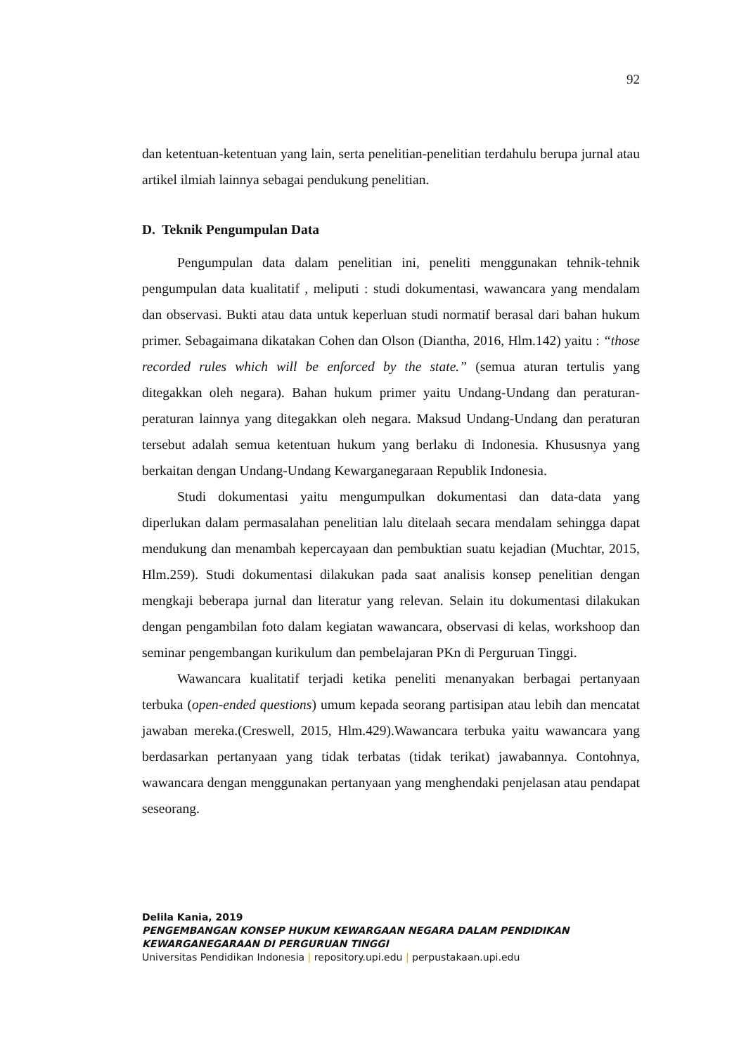92
dan ketentuan-ketentuan yang lain, serta penelitian-penelitian terdahulu berupa jurnal atau artikel ilmiah lainnya sebagai pendukung penelitian.
D. Teknik Pengumpulan Data
Pengumpulan data dalam penelitian ini, peneliti menggunakan tehnik-tehnik pengumpulan data kualitatif , meliputi : studi dokumentasi, wawancara yang mendalam dan observasi. Bukti atau data untuk keperluan studi normatif berasal dari bahan hukum primer. Sebagaimana dikatakan Cohen dan Olson (Diantha, 2016, Hlm.142) yaitu : “those recorded rules which will be enforced by the state.” (semua aturan tertulis yang ditegakkan oleh negara). Bahan hukum primer yaitu Undang-Undang dan peraturan-peraturan lainnya yang ditegakkan oleh negara. Maksud Undang-Undang dan peraturan tersebut adalah semua ketentuan hukum yang berlaku di Indonesia. Khususnya yang berkaitan dengan Undang-Undang Kewarganegaraan Republik Indonesia.
Studi dokumentasi yaitu mengumpulkan dokumentasi dan data-data yang diperlukan dalam permasalahan penelitian lalu ditelaah secara mendalam sehingga dapat mendukung dan menambah kepercayaan dan pembuktian suatu kejadian (Muchtar, 2015, Hlm.259). Studi dokumentasi dilakukan pada saat analisis konsep penelitian dengan mengkaji beberapa jurnal dan literatur yang relevan. Selain itu dokumentasi dilakukan dengan pengambilan foto dalam kegiatan wawancara, observasi di kelas, workshoop dan seminar pengembangan kurikulum dan pembelajaran PKn di Perguruan Tinggi.
Wawancara kualitatif terjadi ketika peneliti menanyakan berbagai pertanyaan terbuka (open-ended questions) umum kepada seorang partisipan atau lebih dan mencatat jawaban mereka.(Creswell, 2015, Hlm.429).Wawancara terbuka yaitu wawancara yang berdasarkan pertanyaan yang tidak terbatas (tidak terikat) jawabannya. Contohnya, wawancara dengan menggunakan pertanyaan yang menghendaki penjelasan atau pendapat seseorang.
Delila Kania, 2019
PENGEMBANGAN KONSEP HUKUM KEWARGAAN NEGARA DALAM PENDIDIKAN
KEWARGANEGARAAN DI PERGURUAN TINGGI
Universitas Pendidikan Indonesia | repository.upi.edu | perpustakaan.upi.edu